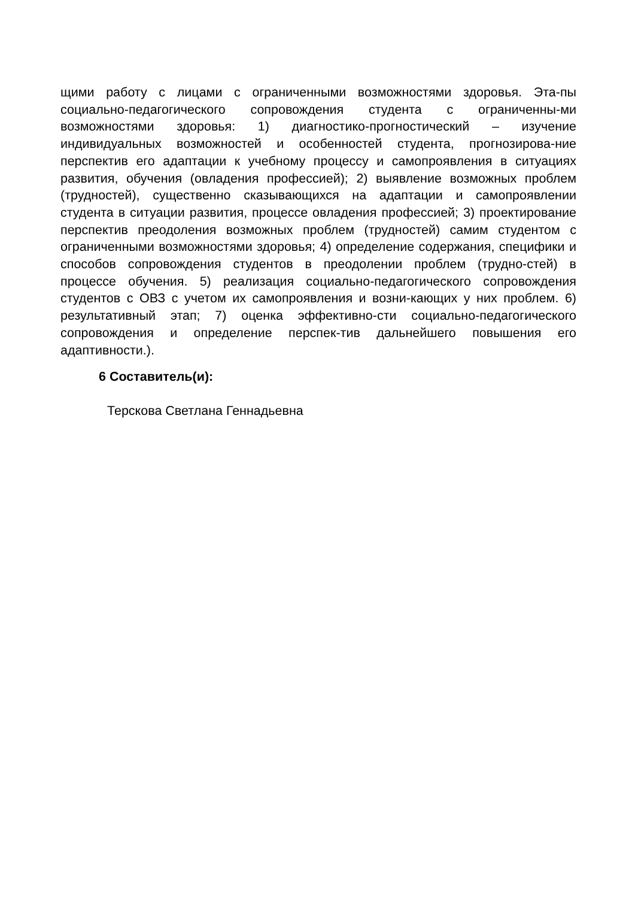щими работу с лицами с ограниченными возможностями здоровья. Эта-пы социально-педагогического сопровождения студента с ограниченны-ми возможностями здоровья: 1) диагностико-прогностический – изучение индивидуальных возможностей и особенностей студента, прогнозирова-ние перспектив его адаптации к учебному процессу и самопроявления в ситуациях развития, обучения (овладения профессией); 2) выявление возможных проблем (трудностей), существенно сказывающихся на адаптации и самопроявлении студента в ситуации развития, процессе овладения профессией; 3) проектирование перспектив преодоления возможных проблем (трудностей) самим студентом с ограниченными возможностями здоровья; 4) определение содержания, специфики и способов сопровождения студентов в преодолении проблем (трудно-стей) в процессе обучения. 5) реализация социально-педагогического сопровождения студентов с ОВЗ с учетом их самопроявления и возни-кающих у них проблем. 6) результативный этап; 7) оценка эффективно-сти социально-педагогического сопровождения и определение перспек-тив дальнейшего повышения его адаптивности.).
6 Составитель(и):
Терскова Светлана Геннадьевна